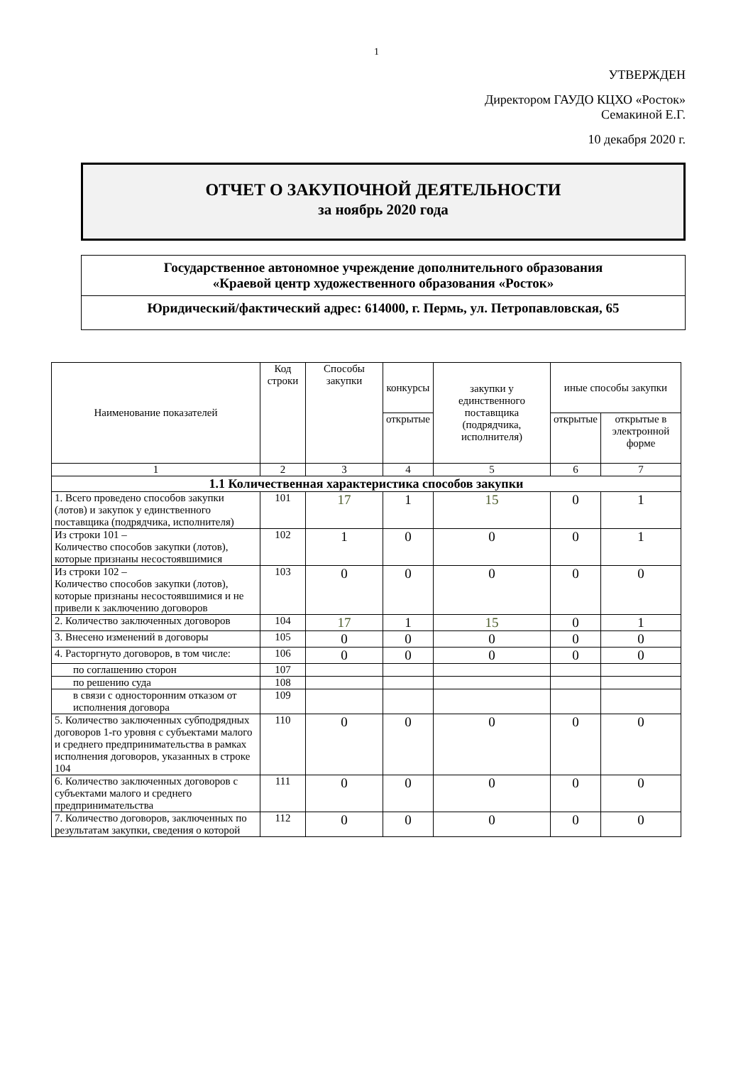1
УТВЕРЖДЕН
Директором ГАУДО КЦХО «Росток»
Семакиной Е.Г.
10 декабря 2020 г.
ОТЧЕТ О ЗАКУПОЧНОЙ ДЕЯТЕЛЬНОСТИ
за ноябрь 2020 года
Государственное автономное учреждение дополнительного образования
«Краевой центр художественного образования «Росток»
Юридический/фактический адрес: 614000, г. Пермь, ул. Петропавловская, 65
| Наименование показателей | Код строки | Способы закупки | конкурсы | закупки у единственного поставщика (подрядчика, исполнителя) | иные способы закупки | |
| --- | --- | --- | --- | --- | --- | --- |
| | | | открытые | | открытые | открытые в электронной форме |
| 1 | 2 | 3 | 4 | 5 | 6 | 7 |
| 1.1 Количественная характеристика способов закупки | | | | | | |
| 1. Всего проведено способов закупки (лотов) и закупок у единственного поставщика (подрядчика, исполнителя) | 101 | 17 | 1 | 15 | 0 | 1 |
| Из строки 101 – Количество способов закупки (лотов), которые признаны несостоявшимися | 102 | 1 | 0 | 0 | 0 | 1 |
| Из строки 102 – Количество способов закупки (лотов), которые признаны несостоявшимися и не привели к заключению договоров | 103 | 0 | 0 | 0 | 0 | 0 |
| 2. Количество заключенных договоров | 104 | 17 | 1 | 15 | 0 | 1 |
| 3. Внесено изменений в договоры | 105 | 0 | 0 | 0 | 0 | 0 |
| 4. Расторгнуто договоров, в том числе: | 106 | 0 | 0 | 0 | 0 | 0 |
| по соглашению сторон | 107 | | | | | |
| по решению суда | 108 | | | | | |
| в связи с односторонним отказом от исполнения договора | 109 | | | | | |
| 5. Количество заключенных субподрядных договоров 1-го уровня с субъектами малого и среднего предпринимательства в рамках исполнения договоров, указанных в строке 104 | 110 | 0 | 0 | 0 | 0 | 0 |
| 6. Количество заключенных договоров с субъектами малого и среднего предпринимательства | 111 | 0 | 0 | 0 | 0 | 0 |
| 7. Количество договоров, заключенных по результатам закупки, сведения о которой | 112 | 0 | 0 | 0 | 0 | 0 |